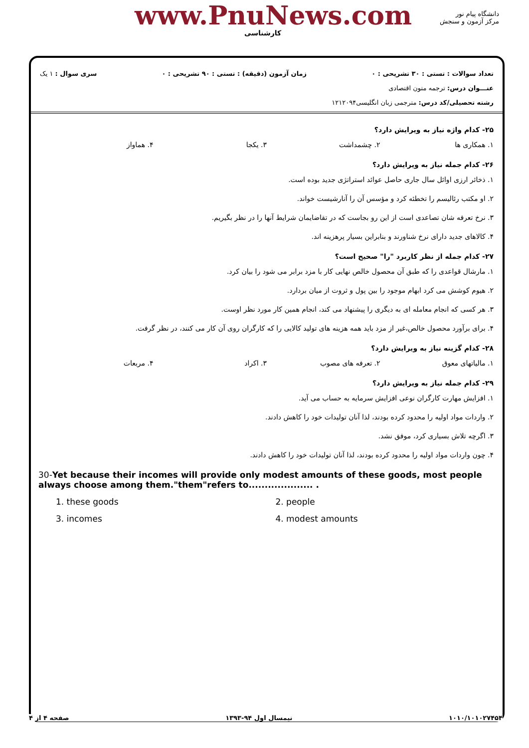www.PnuNews.com
کارشناسی
دانشگاه پیام نور
مرکز آزمون و سنجش
تعداد سوالات : تستی : ۳۰ تشریحی : ۰ زمان آزمون (دقیقه) : تستی : ۹۰ تشریحی : ۰ سری سوال : ۱ یک
عنـــوان درس: ترجمه متون اقتصادی
رشته تحصیلی/کد درس: مترجمی زبان انگلیسی۱۲۱۲۰۹۴
۲۵- کدام واژه نیاز به ویرایش دارد؟
۱. همکاری ها ۲. چشمداشت ۳. یکجا ۴. هماواز
۲۶- کدام جمله نیاز به ویرایش دارد؟
۱. ذخائر ارزی اوائل سال جاری حاصل عوائد استراتژی جدید بوده است.
۲. او مکتب رئالیسم را تخطئه کرد و مؤسس آن را آنارشیست خواند.
۳. نرخ تعرفه شان تصاعدی است از این رو بجاست که در تقاضایمان شرایط آنها را در نظر بگیریم.
۴. کالاهای جدید دارای نرخ شناورند و بنابراین بسیار پرهزینه اند.
۲۷- کدام جمله از نظر کاربرد "را" صحیح است؟
۱. مارشال قواعدی را که طبق آن محصول خالص نهایی کار با مزد برابر می شود را بیان کرد.
۲. هیوم کوشش می کرد ابهام موجود را بین پول و ثروت از میان بردارد.
۳. هر کسی که انجام معامله ای به دیگری را پیشنهاد می کند، انجام همین کار مورد نظر اوست.
۴. برای برآورد محصول خالص،غیر از مزد باید همه هزینه های تولید کالایی را که کارگران روی آن کار می کنند، در نظر گرفت.
۲۸- کدام گزینه نیاز به ویرایش دارد؟
۱. مالیاتهای معوق ۲. تعرفه های مصوب ۳. اکراد ۴. مربعات
۲۹- کدام جمله نیاز به ویرایش دارد؟
۱. افزایش مهارت کارگران نوعی افزایش سرمایه به حساب می آید.
۲. واردات مواد اولیه را محدود کرده بودند، لذا آنان تولیدات خود را کاهش دادند.
۳. اگرچه تلاش بسیاری کرد، موفق نشد.
۴. چون واردات مواد اولیه را محدود کرده بودند، لذا آنان تولیدات خود را کاهش دادند.
30-Yet because their incomes will provide only modest amounts of these goods, most people always choose among them."them"refers to.................... .
1. these goods 2. people
3. incomes 4. modest amounts
۱۰۱۰/۱۰۱۰۲۷۴۵۴ نیمسال اول ۹۴-۱۳۹۳ صفحه ۴ از ۴